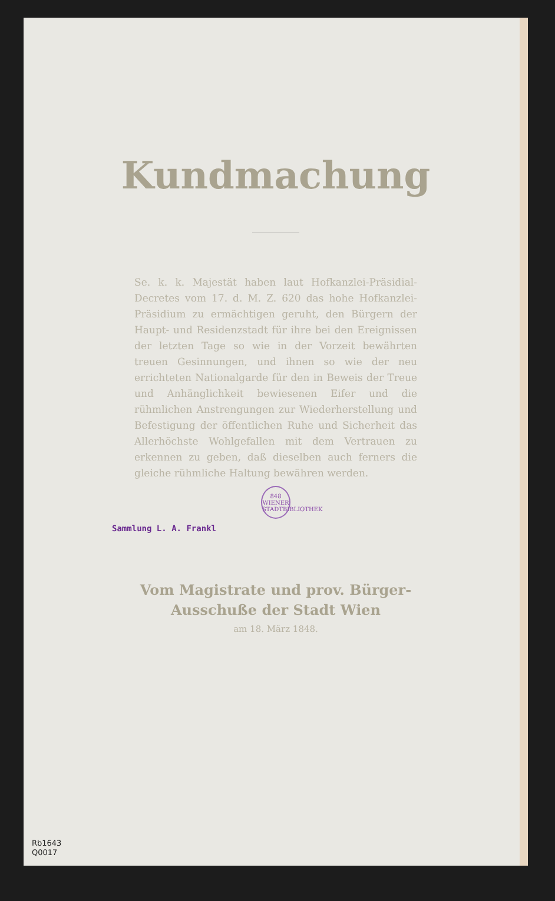Kundmachung
Se. k. k. Majestät haben laut Hofkanzlei-Präsidial-Decretes vom 17. d. M. Z. 620 das hohe Hofkanzlei-Präsidium zu ermächtigen geruht, den Bürgern der Haupt- und Residenzstadt für ihre bei den Ereignissen der letzten Tage so wie in der Vorzeit bewährten treuen Gesinnungen, und ihnen so wie der neu errichteten Nationalgarde für den in Beweis der Treue und Anhänglichkeit bewiesenen Eifer und die rühmlichen Anstrengungen zur Wiederherstellung und Befestigung der öffentlichen Ruhe und Sicherheit das Allerhöchste Wohlgefallen mit dem Vertrauen zu erkennen zu geben, daß dieselben auch ferners die gleiche rühmliche Haltung bewähren werden.
848
WIENER STADTBIBLIOTHEK
Sammlung L. A. Frankl
Vom Magistrate und prov. Bürger-
Ausschuße der Stadt Wien
am 18. März 1848.
Rb1643
Q0017